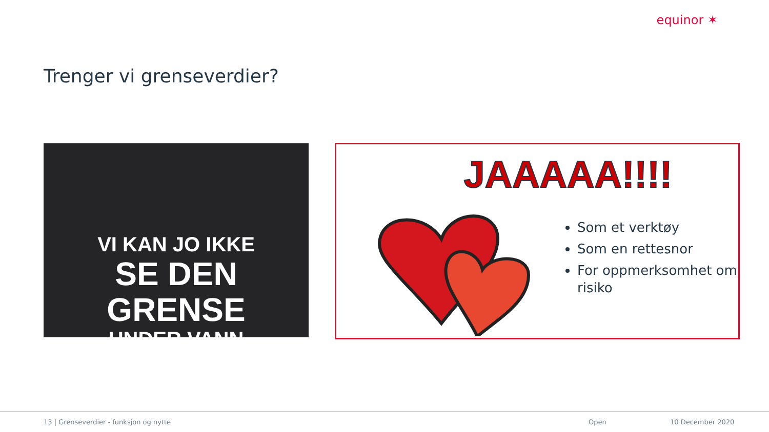equinor ✶
Trenger vi grenseverdier?
VI KAN JO IKKE
SE DEN GRENSE
UNDER VANN
JAAAAA!!!!
Som et verktøy
Som en rettesnor
For oppmerksomhet om risiko
13 | Grenseverdier - funksjon og nytte Open 10 December 2020